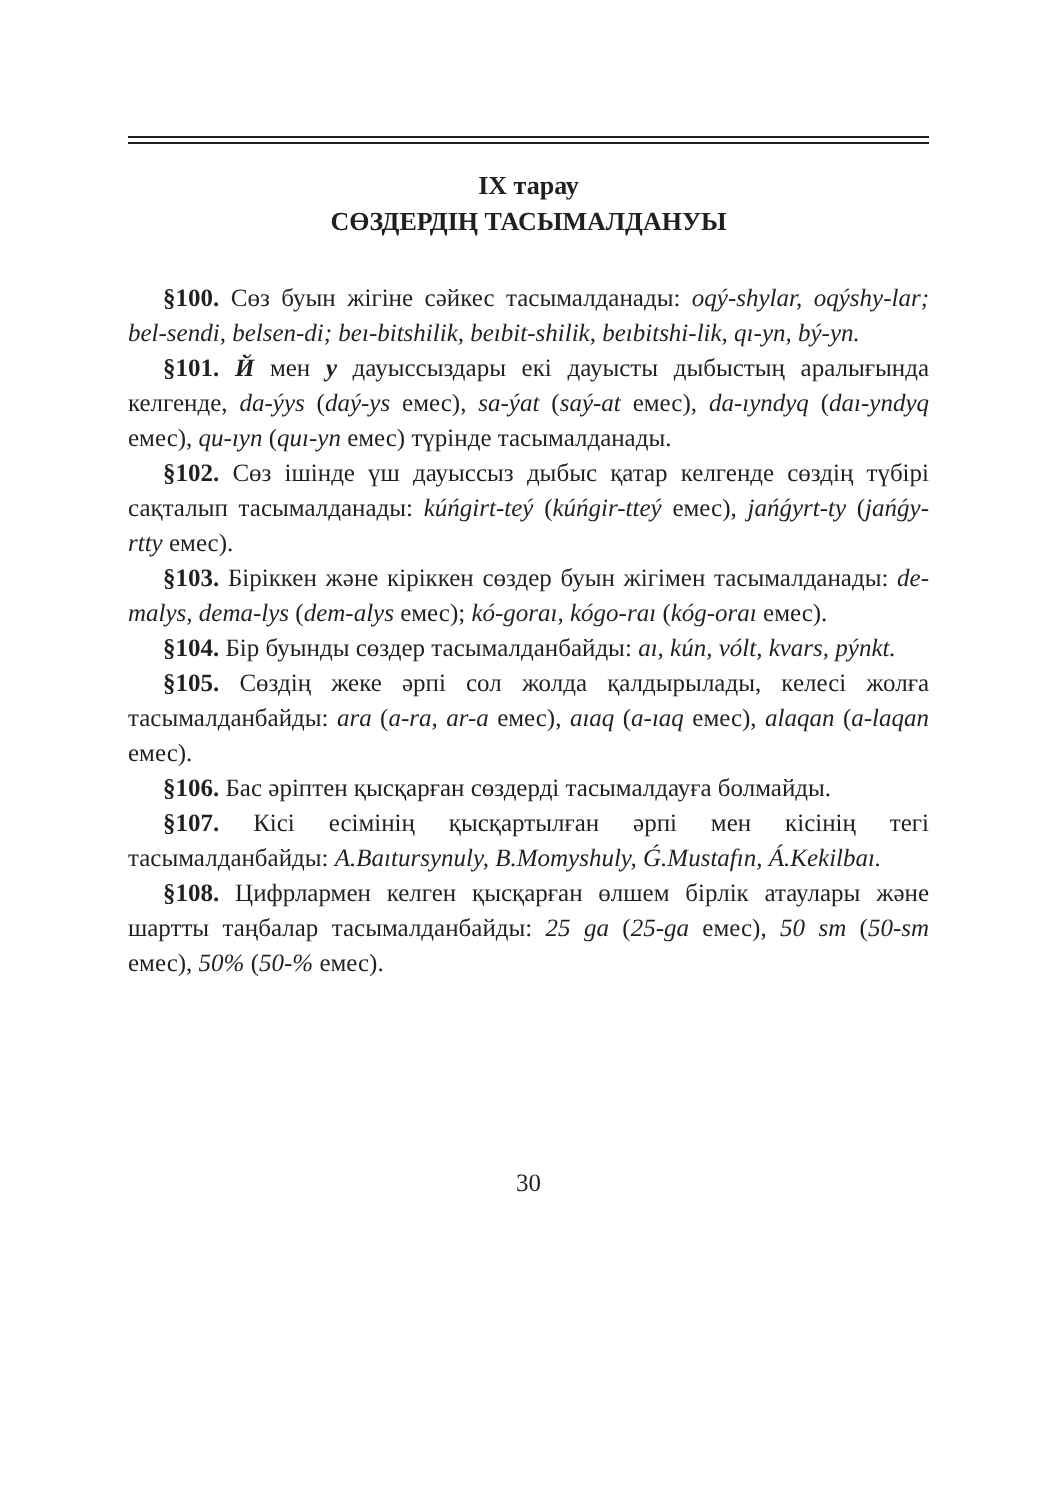IX тарау
СӨЗДЕРДІҢ ТАСЫМАЛДАНУЫ
§100. Сөз буын жігіне сәйкес тасымалданады: oqý-shylar, oqýshy-lar; bel-sendi, belsen-di; beı-bitshilik, beıbit-shilik, beıbitshi-lik, qı-yn, bý-yn.
§101. Й мен у дауыссыздары екі дауысты дыбыстың аралығында келгенде, da-ýys (daý-ys емес), sa-ýat (saý-at емес), da-ıyndyq (daı-yndyq емес), qu-ıyn (quı-yn емес) түрінде тасымалданады.
§102. Сөз ішінде үш дауыссыз дыбыс қатар келгенде сөздің түбірі сақталып тасымалданады: kúńgirt-teý (kúńgir-tteý емес), jańǵyrt-ty (jańǵy-rtty емес).
§103. Біріккен және кіріккен сөздер буын жігімен тасымалданады: de-malys, dema-lys (dem-alys емес); kó-goraı, kógo-raı (kóg-oraı емес).
§104. Бір буынды сөздер тасымалданбайды: aı, kún, vólt, kvars, pýnkt.
§105. Сөздің жеке әрпі сол жолда қалдырылады, келесі жолға тасымалданбайды: ara (a-ra, ar-a емес), aıaq (a-ıaq емес), alaqan (a-laqan емес).
§106. Бас әріптен қысқарған сөздерді тасымалдауға болмайды.
§107. Кісі есімінің қысқартылған әрпі мен кісінің тегі тасымалданбайды: A.Baıtursynuly, B.Momyshuly, Ǵ.Mustafın, Á.Kekilbaı.
§108. Цифрлармен келген қысқарған өлшем бірлік атаулары және шартты таңбалар тасымалданбайды: 25 ga (25-ga емес), 50 sm (50-sm емес), 50% (50-% емес).
30